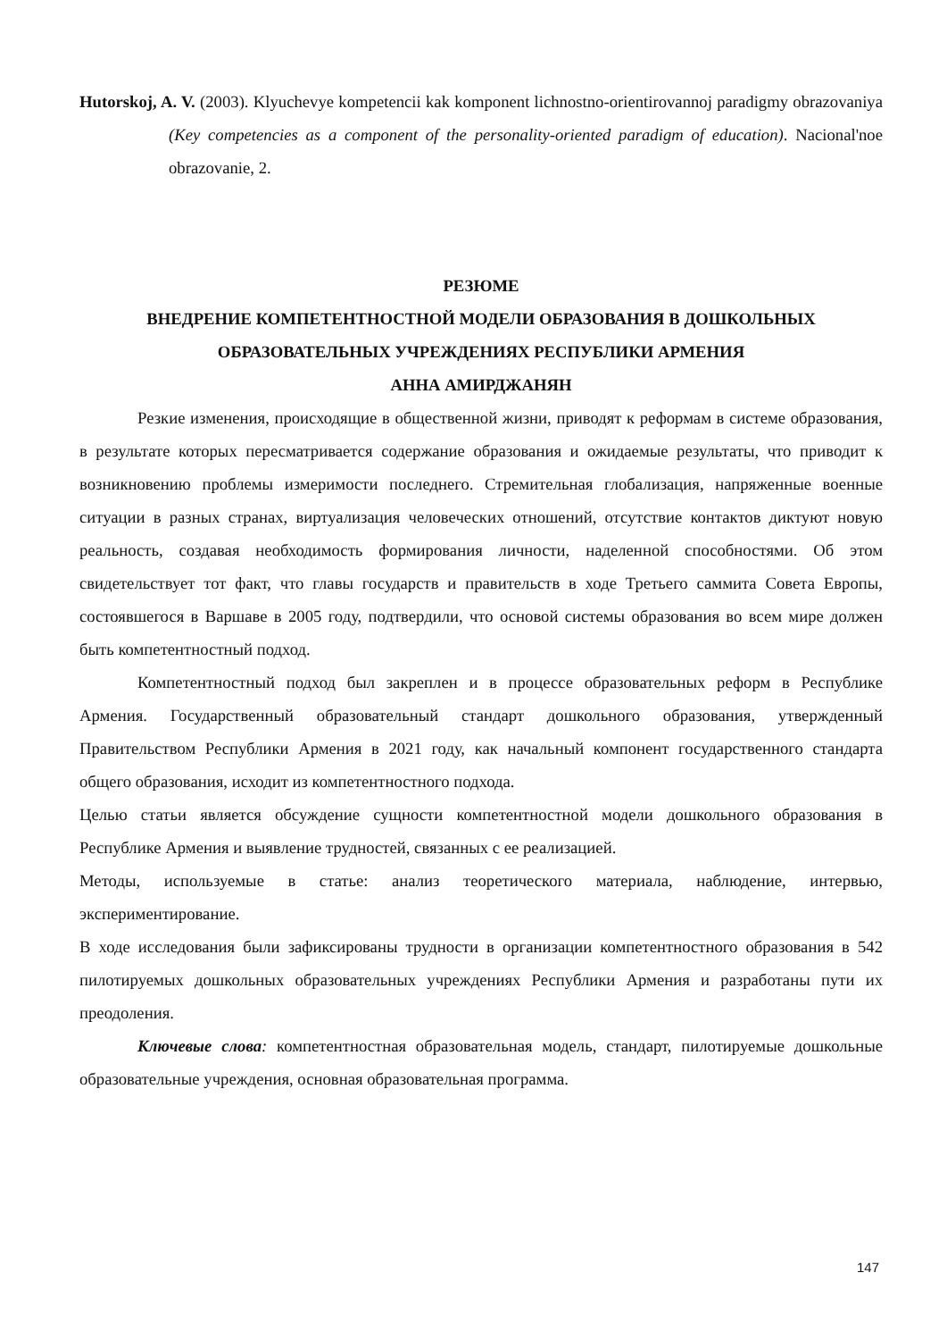Hutorskoj, A. V. (2003). Klyuchevye kompetencii kak komponent lichnostno-orientirovannoj paradigmy obrazovaniya (Key competencies as a component of the personality-oriented paradigm of education). Nacional'noe obrazovanie, 2.
РЕЗЮМЕ
ВНЕДРЕНИЕ КОМПЕТЕНТНОСТНОЙ МОДЕЛИ ОБРАЗОВАНИЯ В ДОШКОЛЬНЫХ ОБРАЗОВАТЕЛЬНЫХ УЧРЕЖДЕНИЯХ РЕСПУБЛИКИ АРМЕНИЯ
АННА АМИРДЖАНЯН
Резкие изменения, происходящие в общественной жизни, приводят к реформам в системе образования, в результате которых пересматривается содержание образования и ожидаемые результаты, что приводит к возникновению проблемы измеримости последнего. Стремительная глобализация, напряженные военные ситуации в разных странах, виртуализация человеческих отношений, отсутствие контактов диктуют новую реальность, создавая необходимость формирования личности, наделенной способностями. Об этом свидетельствует тот факт, что главы государств и правительств в ходе Третьего саммита Совета Европы, состоявшегося в Варшаве в 2005 году, подтвердили, что основой системы образования во всем мире должен быть компетентностный подход.
Компетентностный подход был закреплен и в процессе образовательных реформ в Республике Армения. Государственный образовательный стандарт дошкольного образования, утвержденный Правительством Республики Армения в 2021 году, как начальный компонент государственного стандарта общего образования, исходит из компетентностного подхода.
Целью статьи является обсуждение сущности компетентностной модели дошкольного образования в Республике Армения и выявление трудностей, связанных с ее реализацией.
Методы, используемые в статье: анализ теоретического материала, наблюдение, интервью, экспериментирование.
В ходе исследования были зафиксированы трудности в организации компетентностного образования в 542 пилотируемых дошкольных образовательных учреждениях Республики Армения и разработаны пути их преодоления.
Ключевые слова: компетентностная образовательная модель, стандарт, пилотируемые дошкольные образовательные учреждения, основная образовательная программа.
147